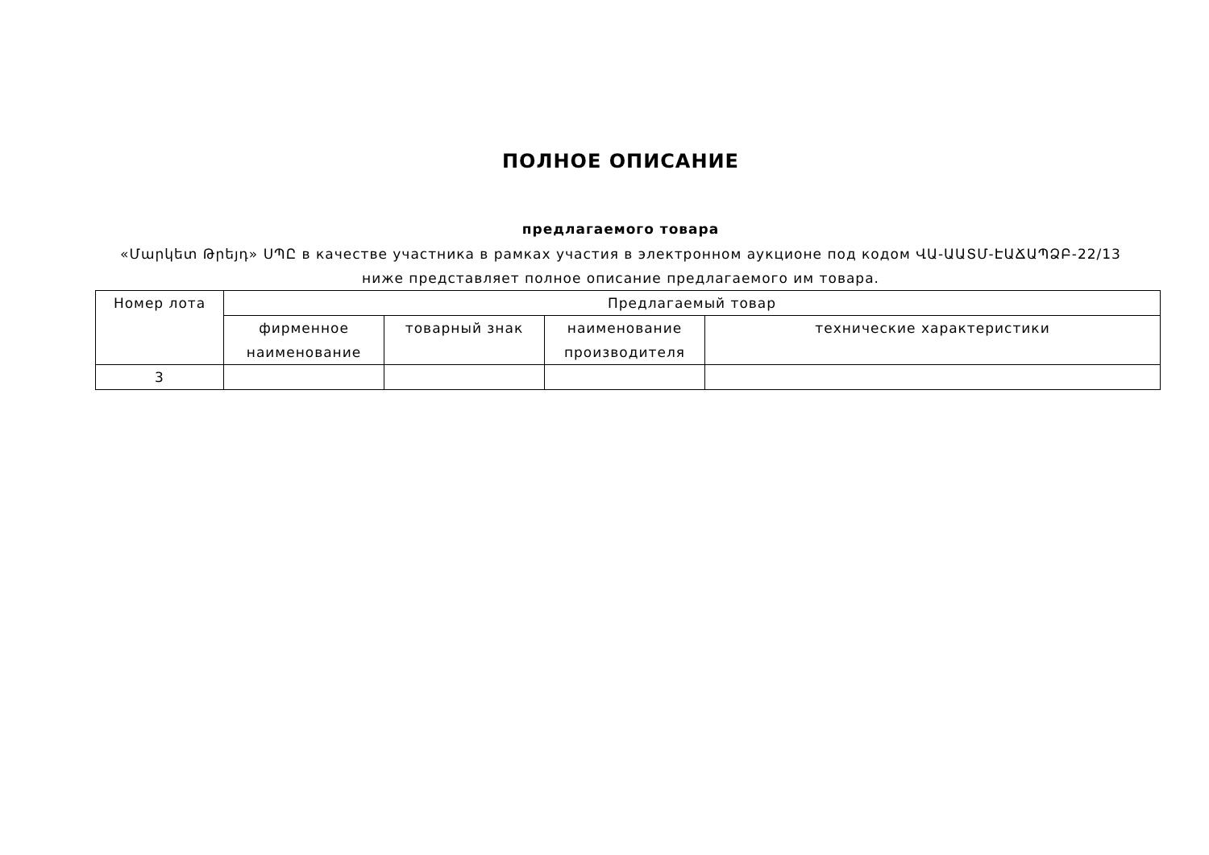ПОЛНОЕ ОПИСАНИЕ
предлагаемого товара
«Մարկետ Թրեյդ» ՍՊԸ в качестве участника в рамках участия в электронном аукционе под кодом ՎԱ-ԱԱՏՄ-ԷԱՃԱՊՁԲ-22/13
ниже представляет полное описание предлагаемого им товара.
| Номер лота | Предлагаемый товар | | | |
| --- | --- | --- | --- | --- |
| | фирменное наименование | товарный знак | наименование производителя | технические характеристики |
| 3 | | | | |